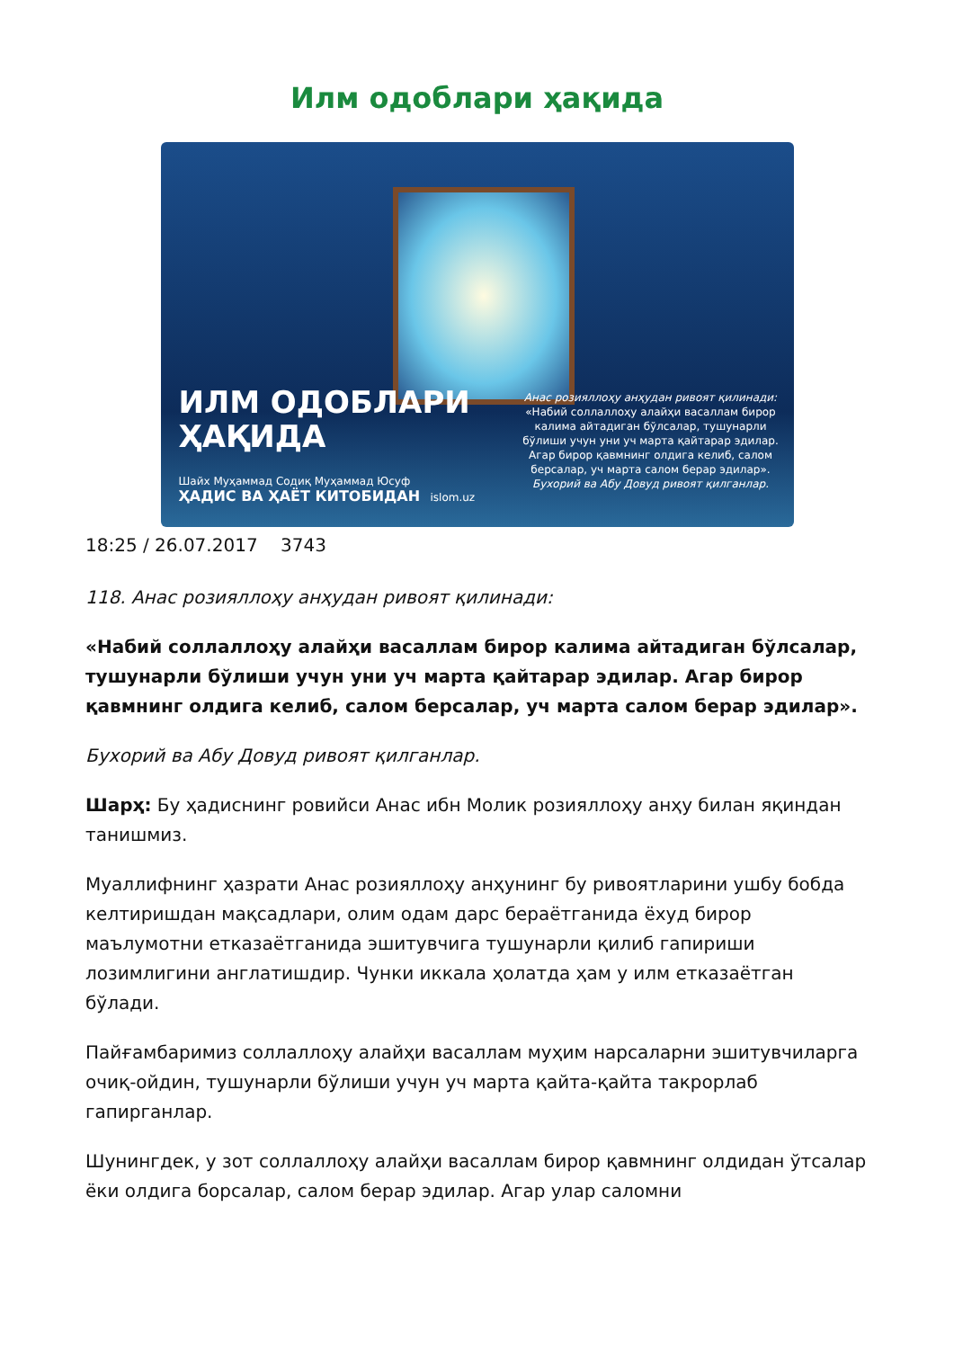Илм одоблари ҳақида
ИЛМ ОДОБЛАРИ
ҲАҚИДА
Шайх Муҳаммад Содиқ Муҳаммад Юсуф
ҲАДИС ВА ҲАЁТ КИТОБИДАН islom.uz
Анас розияллоҳу анҳудан ривоят қилинади: «Набий соллаллоҳу алайҳи васаллам бирор калима айтадиган бўлсалар, тушунарли бўлиши учун уни уч марта қайтарар эдилар. Агар бирор қавмнинг олдига келиб, салом берсалар, уч марта салом берар эдилар». Бухорий ва Абу Довуд ривоят қилганлар.
18:25 / 26.07.2017 3743
118. Анас розияллоҳу анҳудан ривоят қилинади:
«Набий соллаллоҳу алайҳи васаллам бирор калима айтадиган бўлсалар, тушунарли бўлиши учун уни уч марта қайтарар эдилар. Агар бирор қавмнинг олдига келиб, салом берсалар, уч марта салом берар эдилар».
Бухорий ва Абу Довуд ривоят қилганлар.
Шарҳ: Бу ҳадиснинг ровийси Анас ибн Молик розияллоҳу анҳу билан яқиндан танишмиз.
Муаллифнинг ҳазрати Анас розияллоҳу анҳунинг бу ривоятларини ушбу бобда келтиришдан мақсадлари, олим одам дарс бераётганида ёхуд бирор маълумотни етказаётганида эшитувчига тушунарли қилиб гапириши лозимлигини англатишдир. Чунки иккала ҳолатда ҳам у илм етказаётган бўлади.
Пайғамбаримиз соллаллоҳу алайҳи васаллам муҳим нарсаларни эшитувчиларга очиқ-ойдин, тушунарли бўлиши учун уч марта қайта-қайта такрорлаб гапирганлар.
Шунингдек, у зот соллаллоҳу алайҳи васаллам бирор қавмнинг олдидан ўтсалар ёки олдига борсалар, салом берар эдилар. Агар улар саломни